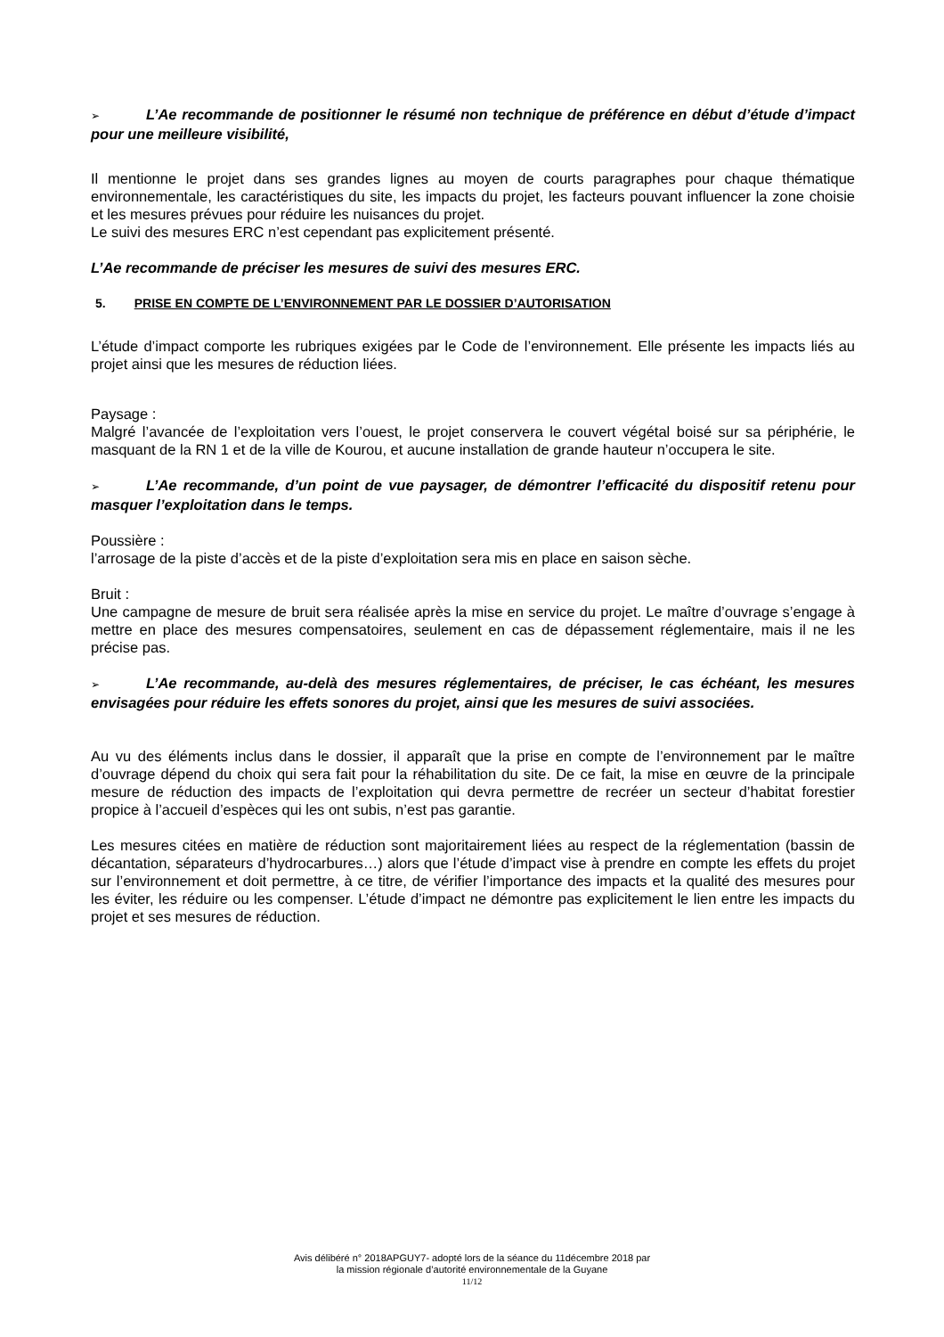➢ L’Ae recommande de positionner le résumé non technique de préférence en début d’étude d’impact pour une meilleure visibilité,
Il mentionne le projet dans ses grandes lignes au moyen de courts paragraphes pour chaque thématique environnementale, les caractéristiques du site, les impacts du projet, les facteurs pouvant influencer la zone choisie et les mesures prévues pour réduire les nuisances du projet.
Le suivi des mesures ERC n’est cependant pas explicitement présenté.
L’Ae recommande de préciser les mesures de suivi des mesures ERC.
5. PRISE EN COMPTE DE L’ENVIRONNEMENT PAR LE DOSSIER D’AUTORISATION
L’étude d’impact comporte les rubriques exigées par le Code de l’environnement. Elle présente les impacts liés au projet ainsi que les mesures de réduction liées.
Paysage :
Malgré l’avancée de l’exploitation vers l’ouest, le projet conservera le couvert végétal boisé sur sa périphérie, le masquant de la RN 1 et de la ville de Kourou, et aucune installation de grande hauteur n’occupera le site.
➢ L’Ae recommande, d’un point de vue paysager, de démontrer l’efficacité du dispositif retenu pour masquer l’exploitation dans le temps.
Poussière :
l’arrosage de la piste d’accès et de la piste d’exploitation sera mis en place en saison sèche.
Bruit :
Une campagne de mesure de bruit sera réalisée après la mise en service du projet. Le maître d’ouvrage s’engage à mettre en place des mesures compensatoires, seulement en cas de dépassement réglementaire, mais il ne les précise pas.
➢ L’Ae recommande, au-delà des mesures réglementaires, de préciser, le cas échéant, les mesures envisagées pour réduire les effets sonores du projet, ainsi que les mesures de suivi associées.
Au vu des éléments inclus dans le dossier, il apparaît que la prise en compte de l’environnement par le maître d’ouvrage dépend du choix qui sera fait pour la réhabilitation du site. De ce fait, la mise en œuvre de la principale mesure de réduction des impacts de l’exploitation qui devra permettre de recréer un secteur d’habitat forestier propice à l’accueil d’espèces qui les ont subis, n’est pas garantie.
Les mesures citées en matière de réduction sont majoritairement liées au respect de la réglementation (bassin de décantation, séparateurs d’hydrocarbures…) alors que l’étude d’impact vise à prendre en compte les effets du projet sur l’environnement et doit permettre, à ce titre, de vérifier l’importance des impacts et la qualité des mesures pour les éviter, les réduire ou les compenser. L’étude d’impact ne démontre pas explicitement le lien entre les impacts du projet et ses mesures de réduction.
Avis délibéré n° 2018APGUY7- adopté lors de la séance du 11décembre 2018 par
la mission régionale d’autorité environnementale de la Guyane
11/12